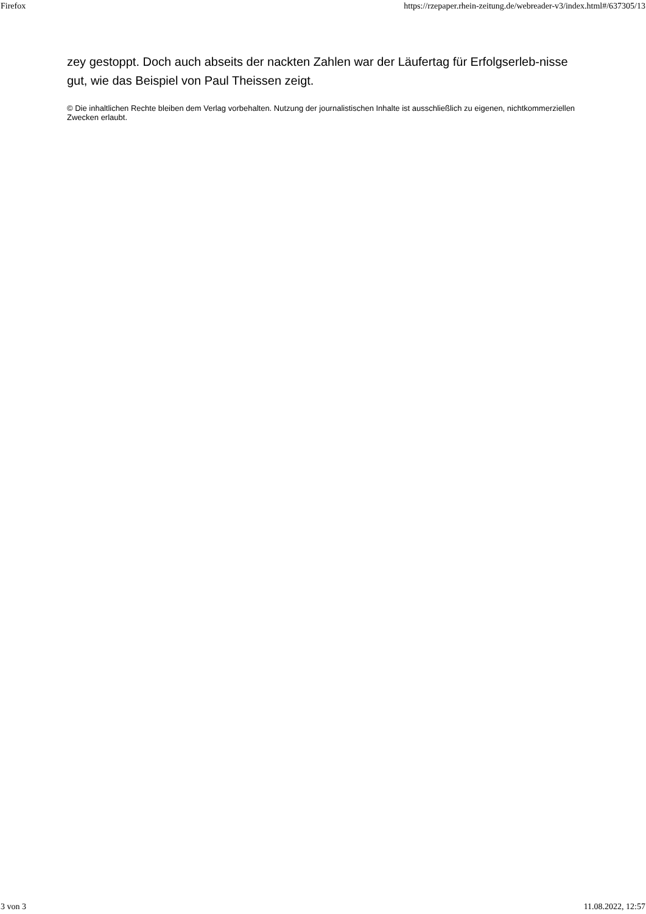Firefox https://rzepaper.rhein-zeitung.de/webreader-v3/index.html#/637305/13
zey gestoppt. Doch auch abseits der nackten Zahlen war der Läufertag für Erfolgserleb-nisse gut, wie das Beispiel von Paul Theissen zeigt.
© Die inhaltlichen Rechte bleiben dem Verlag vorbehalten. Nutzung der journalistischen Inhalte ist ausschließlich zu eigenen, nichtkommerziellen Zwecken erlaubt.
3 von 3 11.08.2022, 12:57